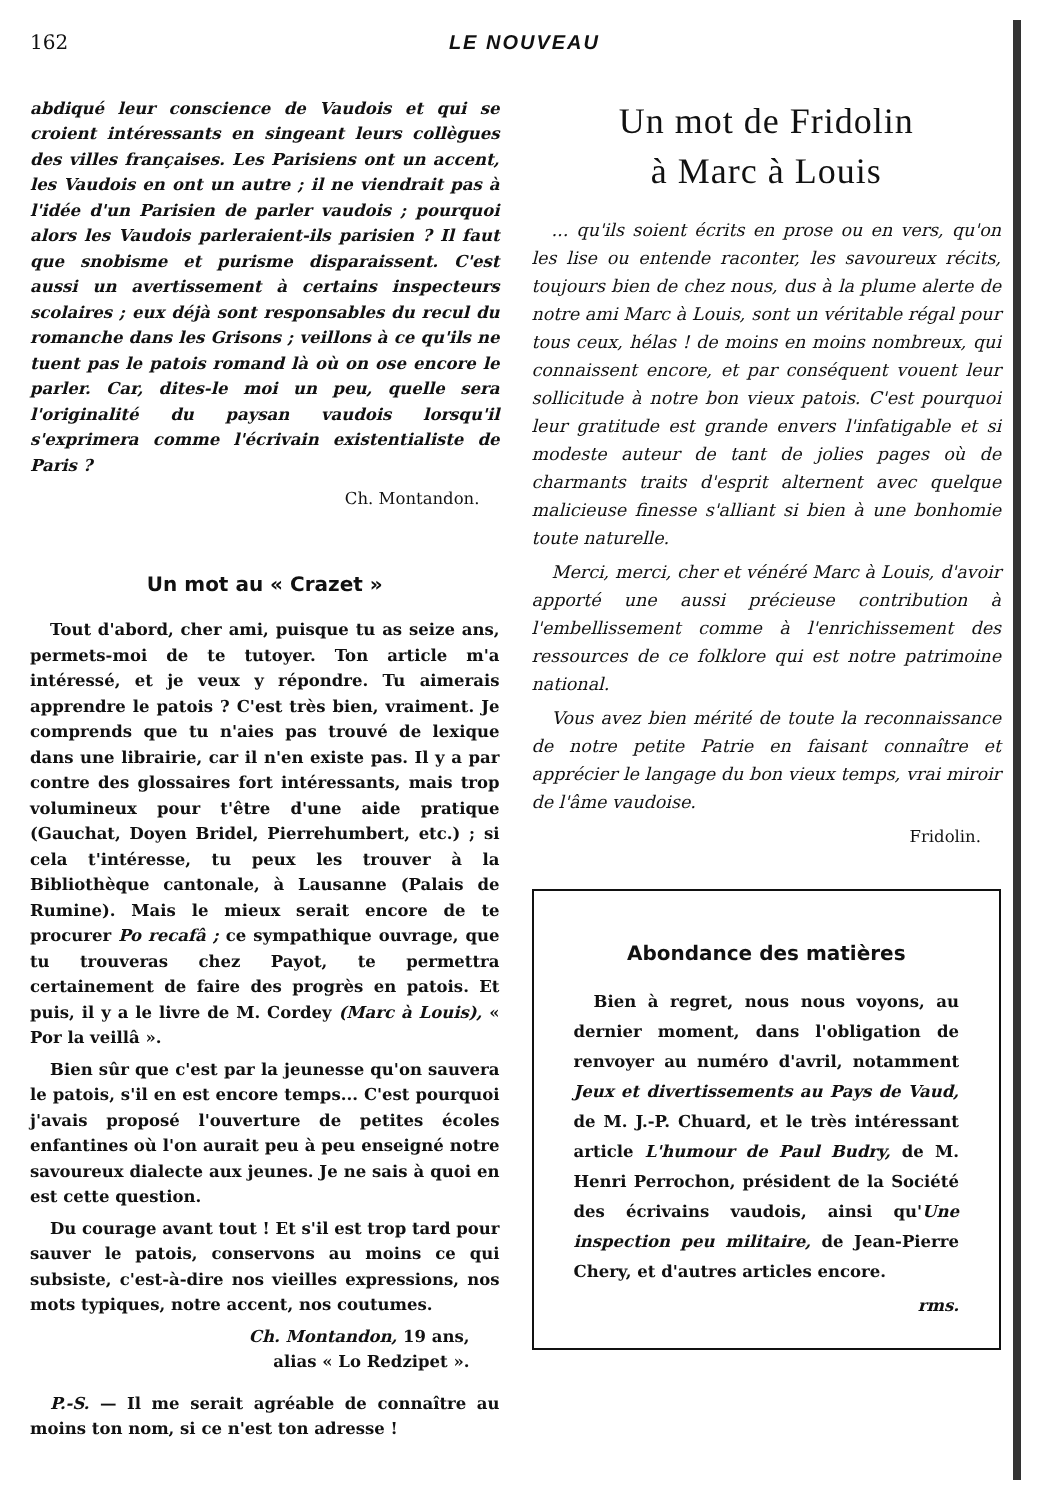162 LE NOUVEAU
abdiqué leur conscience de Vaudois et qui se croient intéressants en singeant leurs collègues des villes françaises. Les Parisiens ont un accent, les Vaudois en ont un autre ; il ne viendrait pas à l'idée d'un Parisien de parler vaudois ; pourquoi alors les Vaudois parleraient-ils parisien ? Il faut que snobisme et purisme disparaissent. C'est aussi un avertissement à certains inspecteurs scolaires ; eux déjà sont responsables du recul du romanche dans les Grisons ; veillons à ce qu'ils ne tuent pas le patois romand là où on ose encore le parler. Car, dites-le moi un peu, quelle sera l'originalité du paysan vaudois lorsqu'il s'exprimera comme l'écrivain existentialiste de Paris ?
Ch. Montandon.
Un mot au « Crazet »
Tout d'abord, cher ami, puisque tu as seize ans, permets-moi de te tutoyer. Ton article m'a intéressé, et je veux y répondre. Tu aimerais apprendre le patois ? C'est très bien, vraiment. Je comprends que tu n'aies pas trouvé de lexique dans une librairie, car il n'en existe pas. Il y a par contre des glossaires fort intéressants, mais trop volumineux pour t'être d'une aide pratique (Gauchat, Doyen Bridel, Pierrehumbert, etc.) ; si cela t'intéresse, tu peux les trouver à la Bibliothèque cantonale, à Lausanne (Palais de Rumine). Mais le mieux serait encore de te procurer Po recafâ ; ce sympathique ouvrage, que tu trouveras chez Payot, te permettra certainement de faire des progrès en patois. Et puis, il y a le livre de M. Cordey (Marc à Louis), « Por la veillâ ».
Bien sûr que c'est par la jeunesse qu'on sauvera le patois, s'il en est encore temps... C'est pourquoi j'avais proposé l'ouverture de petites écoles enfantines où l'on aurait peu à peu enseigné notre savoureux dialecte aux jeunes. Je ne sais à quoi en est cette question.
Du courage avant tout ! Et s'il est trop tard pour sauver le patois, conservons au moins ce qui subsiste, c'est-à-dire nos vieilles expressions, nos mots typiques, notre accent, nos coutumes.
Ch. Montandon, 19 ans,
alias « Lo Redzipet ».
P.-S. — Il me serait agréable de connaître au moins ton nom, si ce n'est ton adresse !
Un mot de Fridolin
à Marc à Louis
... qu'ils soient écrits en prose ou en vers, qu'on les lise ou entende raconter, les savoureux récits, toujours bien de chez nous, dus à la plume alerte de notre ami Marc à Louis, sont un véritable régal pour tous ceux, hélas ! de moins en moins nombreux, qui connaissent encore, et par conséquent vouent leur sollicitude à notre bon vieux patois. C'est pourquoi leur gratitude est grande envers l'infatigable et si modeste auteur de tant de jolies pages où de charmants traits d'esprit alternent avec quelque malicieuse finesse s'alliant si bien à une bonhomie toute naturelle.
Merci, merci, cher et vénéré Marc à Louis, d'avoir apporté une aussi précieuse contribution à l'embellissement comme à l'enrichissement des ressources de ce folklore qui est notre patrimoine national.
Vous avez bien mérité de toute la reconnaissance de notre petite Patrie en faisant connaître et apprécier le langage du bon vieux temps, vrai miroir de l'âme vaudoise.
Fridolin.
Abondance des matières
Bien à regret, nous nous voyons, au dernier moment, dans l'obligation de renvoyer au numéro d'avril, notamment Jeux et divertissements au Pays de Vaud, de M. J.-P. Chuard, et le très intéressant article L'humour de Paul Budry, de M. Henri Perrochon, président de la Société des écrivains vaudois, ainsi qu'Une inspection peu militaire, de Jean-Pierre Chery, et d'autres articles encore.
rms.